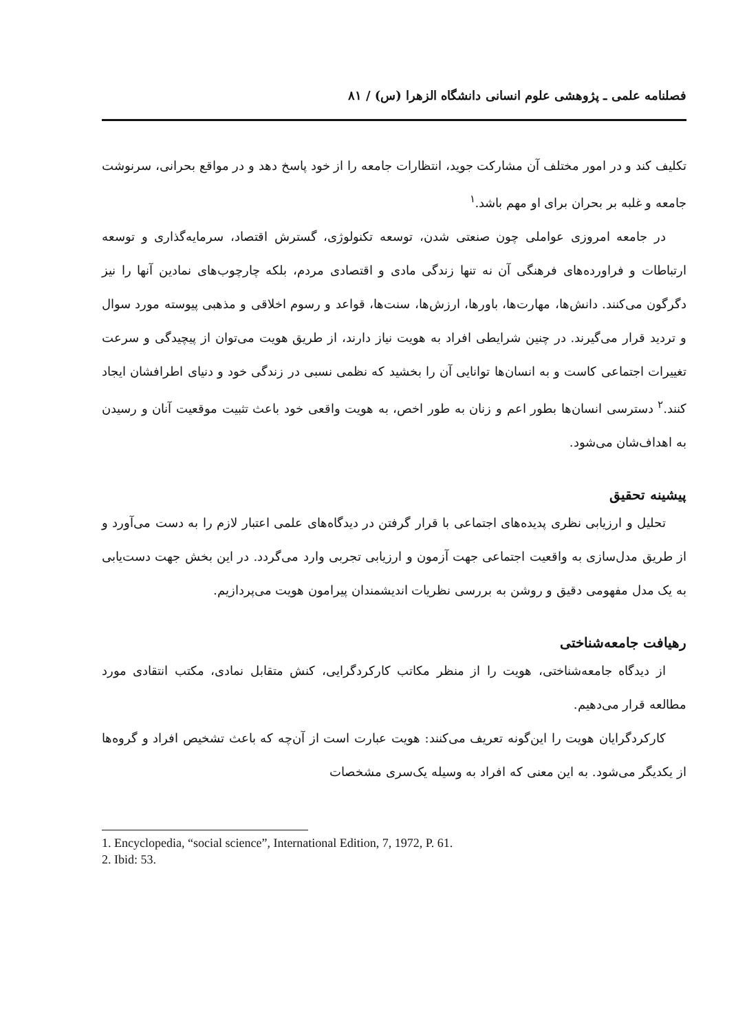فصلنامه علمی ـ پژوهشی علوم انسانی دانشگاه الزهرا (س) / ۸۱
تکلیف کند و در امور مختلف آن مشارکت جوید، انتظارات جامعه را از خود پاسخ دهد و در مواقع بحرانی، سرنوشت جامعه و غلبه بر بحران برای او مهم باشد.<sup>۱</sup>
در جامعه امروزی عواملی چون صنعتی شدن، توسعه تکنولوژی، گسترش اقتصاد، سرمایه‌گذاری و توسعه ارتباطات و فراورده‌های فرهنگی آن نه تنها زندگی مادی و اقتصادی مردم، بلکه چارچوب‌های نمادین آنها را نیز دگرگون می‌کنند. دانش‌ها، مهارت‌ها، باورها، ارزش‌ها، سنت‌ها، قواعد و رسوم اخلاقی و مذهبی پیوسته مورد سوال و تردید قرار می‌گیرند. در چنین شرایطی افراد به هویت نیاز دارند، از طریق هویت می‌توان از پیچیدگی و سرعت تغییرات اجتماعی کاست و به انسان‌ها توانایی آن را بخشید که نظمی نسبی در زندگی خود و دنیای اطرافشان ایجاد کنند.<sup>۲</sup> دسترسی انسان‌ها بطور اعم و زنان به طور اخص، به هویت واقعی خود باعث تثبیت موقعیت آنان و رسیدن به اهداف‌شان می‌شود.
پیشینه تحقیق
تحلیل و ارزیابی نظری پدیده‌های اجتماعی با قرار گرفتن در دیدگاه‌های علمی اعتبار لازم را به دست می‌آورد و از طریق مدل‌سازی به واقعیت اجتماعی جهت آزمون و ارزیابی تجربی وارد می‌گردد. در این بخش جهت دست‌یابی به یک مدل مفهومی دقیق و روشن به بررسی نظریات اندیشمندان پیرامون هویت می‌پردازیم.
رهیافت جامعه‌شناختی
از دیدگاه جامعه‌شناختی، هویت را از منظر مکاتب کارکردگرایی، کنش متقابل نمادی، مکتب انتقادی مورد مطالعه قرار می‌دهیم.
کارکردگرایان هویت را این‌گونه تعریف می‌کنند: هویت عبارت است از آن‌چه که باعث تشخیص افراد و گروه‌ها از یکدیگر می‌شود. به این معنی که افراد به وسیله یک‌سری مشخصات
1. Encyclopedia, “social science”, International Edition, 7, 1972, P. 61.
2. Ibid: 53.